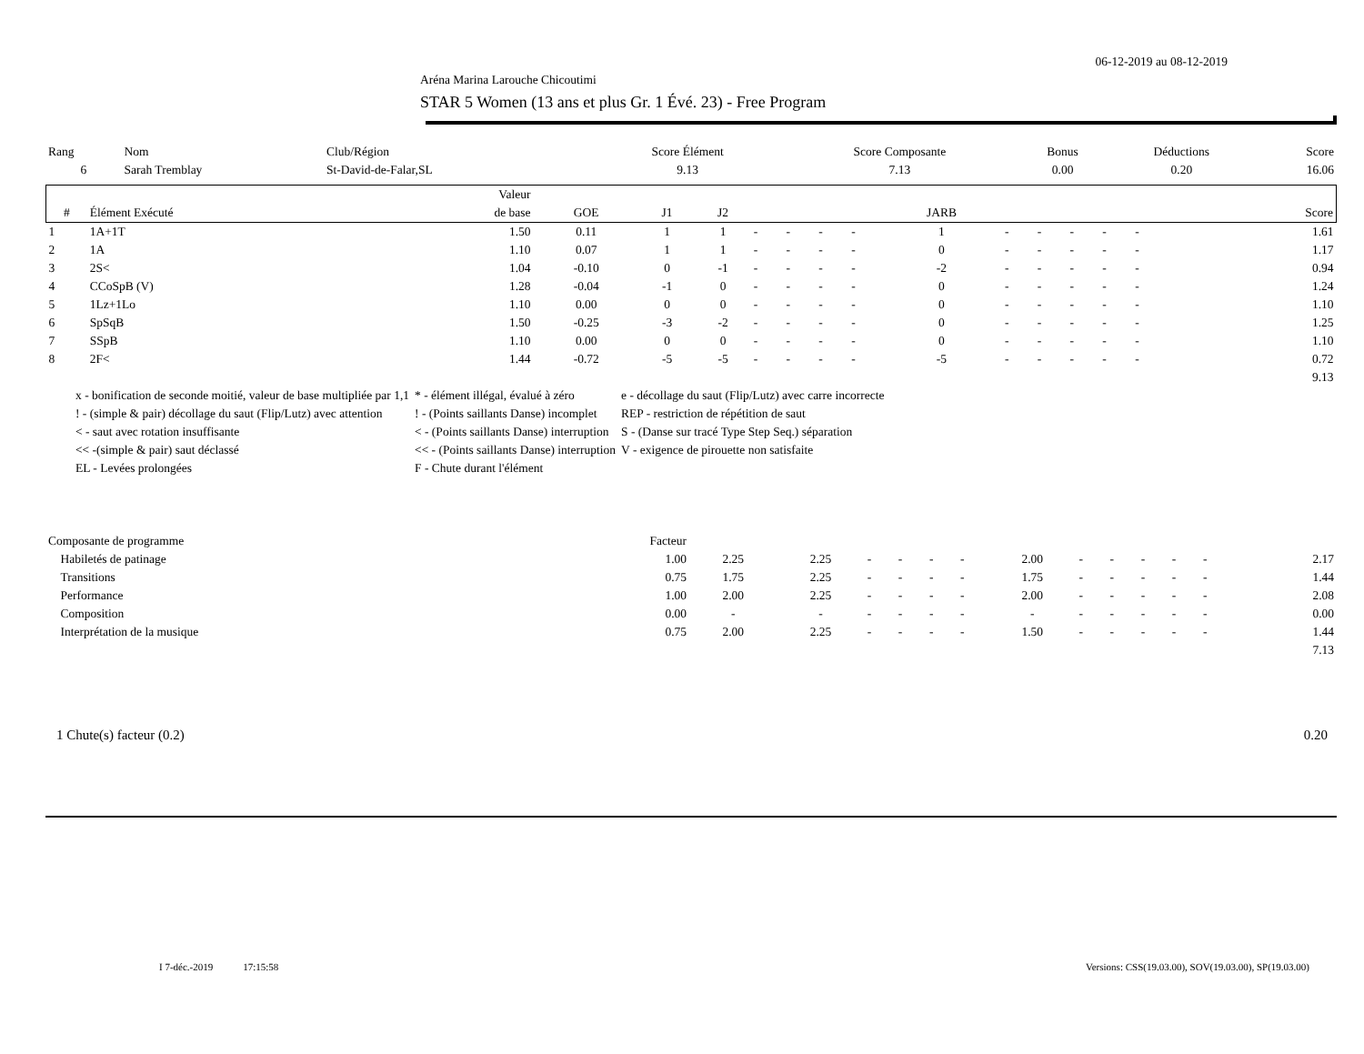06-12-2019 au 08-12-2019
Aréna Marina Larouche Chicoutimi
STAR 5 Women (13 ans et plus Gr. 1 Évé. 23) - Free Program
| Rang | Nom | Club/Région | Score Élément | Score Composante | Bonus | Déductions | Score |
| 6 | Sarah Tremblay | St-David-de-Falar,SL | 9.13 | 7.13 | 0.00 | 0.20 | 16.06 |
| | | Valeur | | | | | | | | | | | | | | | | | |
| --- | --- | --- | --- | --- | --- | --- | --- | --- | --- | --- | --- | --- | --- | --- | --- | --- | --- | --- | --- |
| # | Élément Exécuté | de base | GOE | J1 | J2 | | | | | JARB | | | | | | | | | Score |
| 1 | 1A+1T | 1.50 | 0.11 | 1 | 1 | - | - | - | - | 1 | - | - | - | - | - | | | | 1.61 |
| 2 | 1A | 1.10 | 0.07 | 1 | 1 | - | - | - | - | 0 | - | - | - | - | - | | | | 1.17 |
| 3 | 2S< | 1.04 | -0.10 | 0 | -1 | - | - | - | - | -2 | - | - | - | - | - | | | | 0.94 |
| 4 | CCoSpB (V) | 1.28 | -0.04 | -1 | 0 | - | - | - | - | 0 | - | - | - | - | - | | | | 1.24 |
| 5 | 1Lz+1Lo | 1.10 | 0.00 | 0 | 0 | - | - | - | - | 0 | - | - | - | - | - | | | | 1.10 |
| 6 | SpSqB | 1.50 | -0.25 | -3 | -2 | - | - | - | - | 0 | - | - | - | - | - | | | | 1.25 |
| 7 | SSpB | 1.10 | 0.00 | 0 | 0 | - | - | - | - | 0 | - | - | - | - | - | | | | 1.10 |
| 8 | 2F< | 1.44 | -0.72 | -5 | -5 | - | - | - | - | -5 | - | - | - | - | - | | | | 0.72 |
| | | | | | | | | | | | | | | | | | | | 9.13 |
| x - bonification de seconde moitié, valeur de base multipliée par 1,1 | * - élément illégal, évalué à zéro | e - décollage du saut (Flip/Lutz) avec carre incorrecte |
| ! - (simple & pair) décollage du saut (Flip/Lutz) avec attention | ! - (Points saillants Danse) incomplet | REP - restriction de répétition de saut |
| < - saut avec rotation insuffisante | < - (Points saillants Danse) interruption | S - (Danse sur tracé Type Step Seq.) séparation |
| << -(simple & pair) saut déclassé | << - (Points saillants Danse) interruption | V - exigence de pirouette non satisfaite |
| EL - Levées prolongées | F - Chute durant l'élément | |
| Composante de programme | Facteur | | | | | | | | | | | | | | |
| Habiletés de patinage | 1.00 | 2.25 | 2.25 | - | - | - | - | 2.00 | - | - | - | - | - | | 2.17 |
| Transitions | 0.75 | 1.75 | 2.25 | - | - | - | - | 1.75 | - | - | - | - | - | | 1.44 |
| Performance | 1.00 | 2.00 | 2.25 | - | - | - | - | 2.00 | - | - | - | - | - | | 2.08 |
| Composition | 0.00 | - | - | - | - | - | - | - | - | - | - | - | - | | 0.00 |
| Interprétation de la musique | 0.75 | 2.00 | 2.25 | - | - | - | - | 1.50 | - | - | - | - | - | | 1.44 |
| | | | | | | | | | | | | | | | 7.13 |
1 Chute(s) facteur (0.2) 0.20
I 7-déc.-2019 17:15:58 Versions: CSS(19.03.00), SOV(19.03.00), SP(19.03.00)